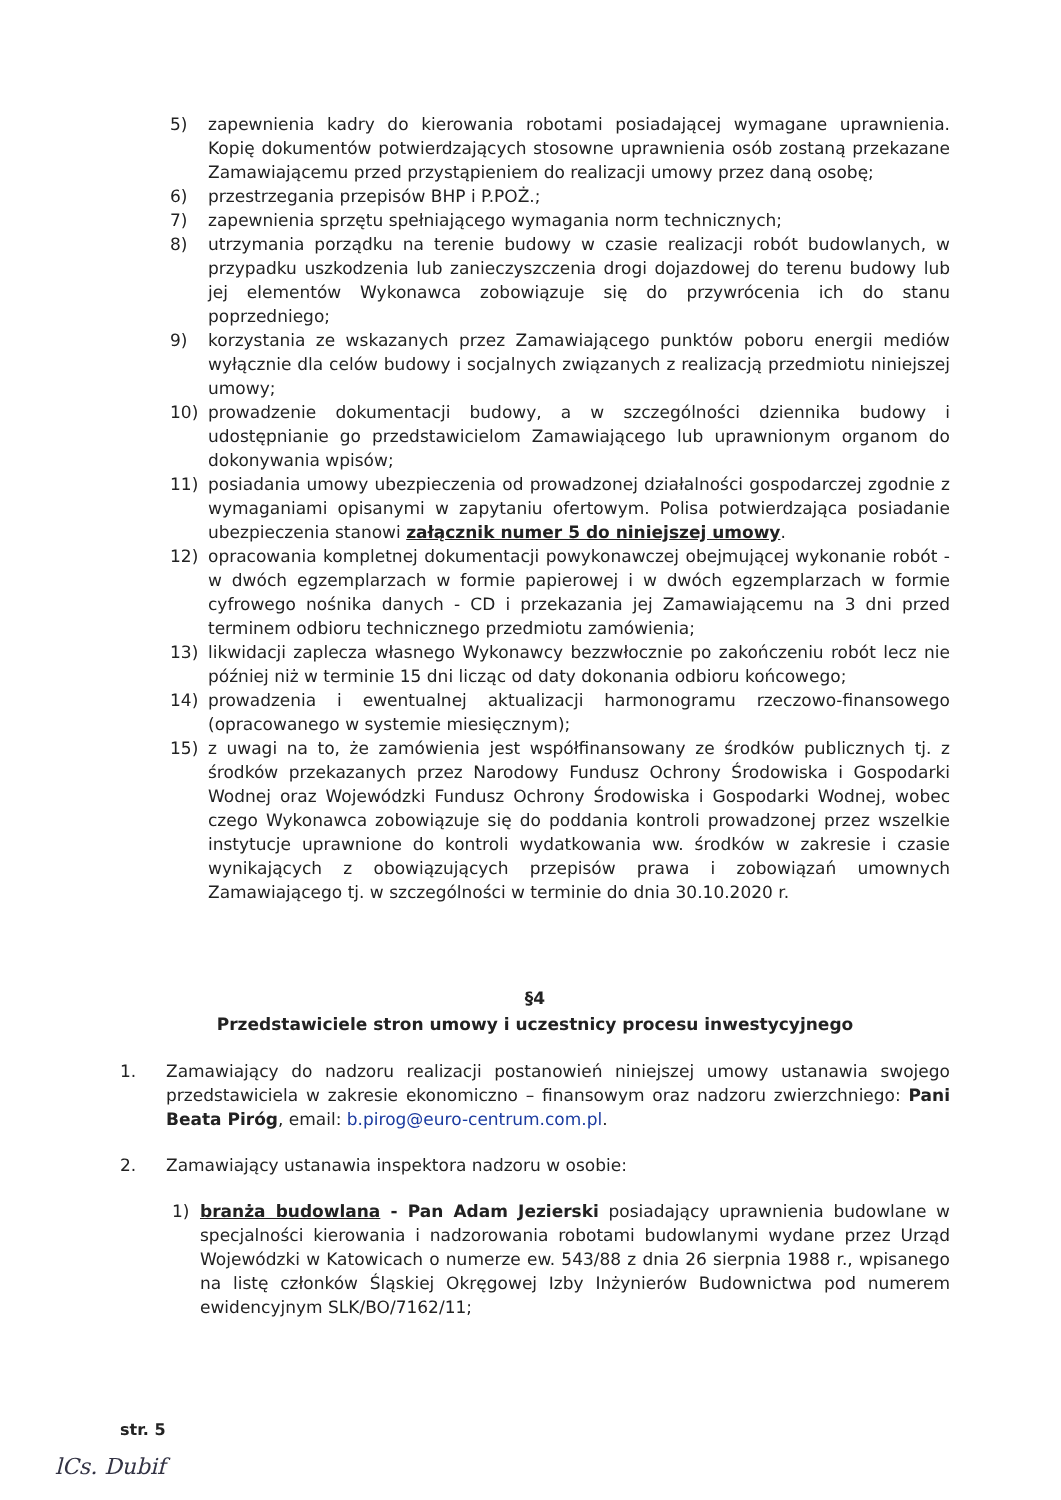5) zapewnienia kadry do kierowania robotami posiadającej wymagane uprawnienia. Kopię dokumentów potwierdzających stosowne uprawnienia osób zostaną przekazane Zamawiającemu przed przystąpieniem do realizacji umowy przez daną osobę;
6) przestrzegania przepisów BHP i P.POŻ.;
7) zapewnienia sprzętu spełniającego wymagania norm technicznych;
8) utrzymania porządku na terenie budowy w czasie realizacji robót budowlanych, w przypadku uszkodzenia lub zanieczyszczenia drogi dojazdowej do terenu budowy lub jej elementów Wykonawca zobowiązuje się do przywrócenia ich do stanu poprzedniego;
9) korzystania ze wskazanych przez Zamawiającego punktów poboru energii mediów wyłącznie dla celów budowy i socjalnych związanych z realizacją przedmiotu niniejszej umowy;
10) prowadzenie dokumentacji budowy, a w szczególności dziennika budowy i udostępnianie go przedstawicielom Zamawiającego lub uprawnionym organom do dokonywania wpisów;
11) posiadania umowy ubezpieczenia od prowadzonej działalności gospodarczej zgodnie z wymaganiami opisanymi w zapytaniu ofertowym. Polisa potwierdzająca posiadanie ubezpieczenia stanowi załącznik numer 5 do niniejszej umowy.
12) opracowania kompletnej dokumentacji powykonawczej obejmującej wykonanie robót - w dwóch egzemplarzach w formie papierowej i w dwóch egzemplarzach w formie cyfrowego nośnika danych - CD i przekazania jej Zamawiającemu na 3 dni przed terminem odbioru technicznego przedmiotu zamówienia;
13) likwidacji zaplecza własnego Wykonawcy bezzwłocznie po zakończeniu robót lecz nie później niż w terminie 15 dni licząc od daty dokonania odbioru końcowego;
14) prowadzenia i ewentualnej aktualizacji harmonogramu rzeczowo-finansowego (opracowanego w systemie miesięcznym);
15) z uwagi na to, że zamówienia jest współfinansowany ze środków publicznych tj. z środków przekazanych przez Narodowy Fundusz Ochrony Środowiska i Gospodarki Wodnej oraz Wojewódzki Fundusz Ochrony Środowiska i Gospodarki Wodnej, wobec czego Wykonawca zobowiązuje się do poddania kontroli prowadzonej przez wszelkie instytucje uprawnione do kontroli wydatkowania ww. środków w zakresie i czasie wynikających z obowiązujących przepisów prawa i zobowiązań umownych Zamawiającego tj. w szczególności w terminie do dnia 30.10.2020 r.
§4
Przedstawiciele stron umowy i uczestnicy procesu inwestycyjnego
1. Zamawiający do nadzoru realizacji postanowień niniejszej umowy ustanawia swojego przedstawiciela w zakresie ekonomiczno – finansowym oraz nadzoru zwierzchniego: Pani Beata Piróg, email: b.pirog@euro-centrum.com.pl.
2. Zamawiający ustanawia inspektora nadzoru w osobie:
1) branża budowlana - Pan Adam Jezierski posiadający uprawnienia budowlane w specjalności kierowania i nadzorowania robotami budowlanymi wydane przez Urząd Wojewódzki w Katowicach o numerze ew. 543/88 z dnia 26 sierpnia 1988 r., wpisanego na listę członków Śląskiej Okręgowej Izby Inżynierów Budownictwa pod numerem ewidencyjnym SLK/BO/7162/11;
str. 5
lCs. Dubif